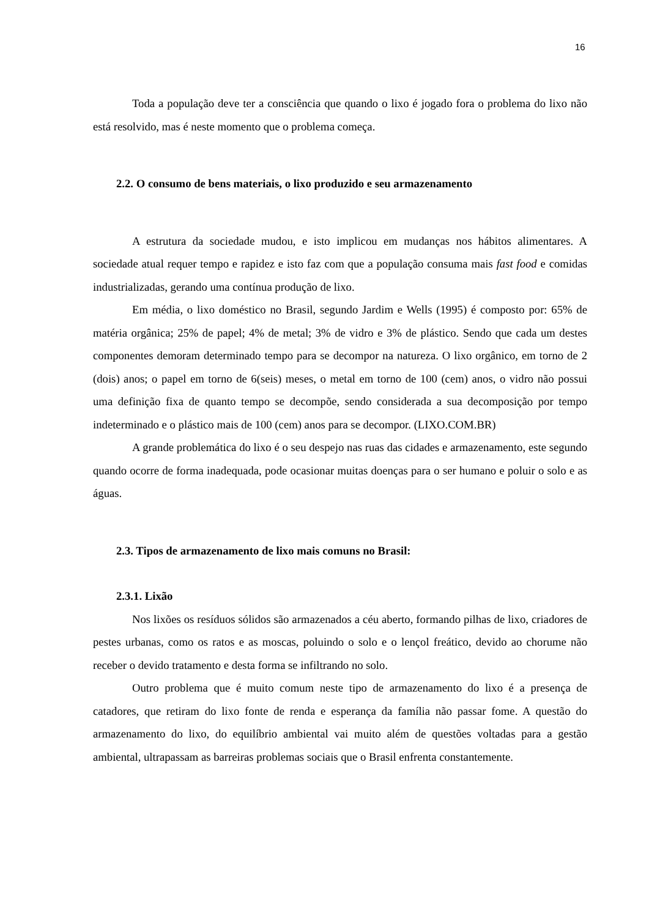16
Toda a população deve ter a consciência que quando o lixo é jogado fora o problema do lixo não está resolvido, mas é neste momento que o problema começa.
2.2. O consumo de bens materiais, o lixo produzido e seu armazenamento
A estrutura da sociedade mudou, e isto implicou em mudanças nos hábitos alimentares. A sociedade atual requer tempo e rapidez e isto faz com que a população consuma mais fast food e comidas industrializadas, gerando uma contínua produção de lixo.
Em média, o lixo doméstico no Brasil, segundo Jardim e Wells (1995) é composto por: 65% de matéria orgânica; 25% de papel; 4% de metal; 3% de vidro e 3% de plástico. Sendo que cada um destes componentes demoram determinado tempo para se decompor na natureza. O lixo orgânico, em torno de 2 (dois) anos; o papel em torno de 6(seis) meses, o metal em torno de 100 (cem) anos, o vidro não possui uma definição fixa de quanto tempo se decompõe, sendo considerada a sua decomposição por tempo indeterminado e o plástico mais de 100 (cem) anos para se decompor. (LIXO.COM.BR)
A grande problemática do lixo é o seu despejo nas ruas das cidades e armazenamento, este segundo quando ocorre de forma inadequada, pode ocasionar muitas doenças para o ser humano e poluir o solo e as águas.
2.3. Tipos de armazenamento de lixo mais comuns no Brasil:
2.3.1. Lixão
Nos lixões os resíduos sólidos são armazenados a céu aberto, formando pilhas de lixo, criadores de pestes urbanas, como os ratos e as moscas, poluindo o solo e o lençol freático, devido ao chorume não receber o devido tratamento e desta forma se infiltrando no solo.
Outro problema que é muito comum neste tipo de armazenamento do lixo é a presença de catadores, que retiram do lixo fonte de renda e esperança da família não passar fome. A questão do armazenamento do lixo, do equilíbrio ambiental vai muito além de questões voltadas para a gestão ambiental, ultrapassam as barreiras problemas sociais que o Brasil enfrenta constantemente.